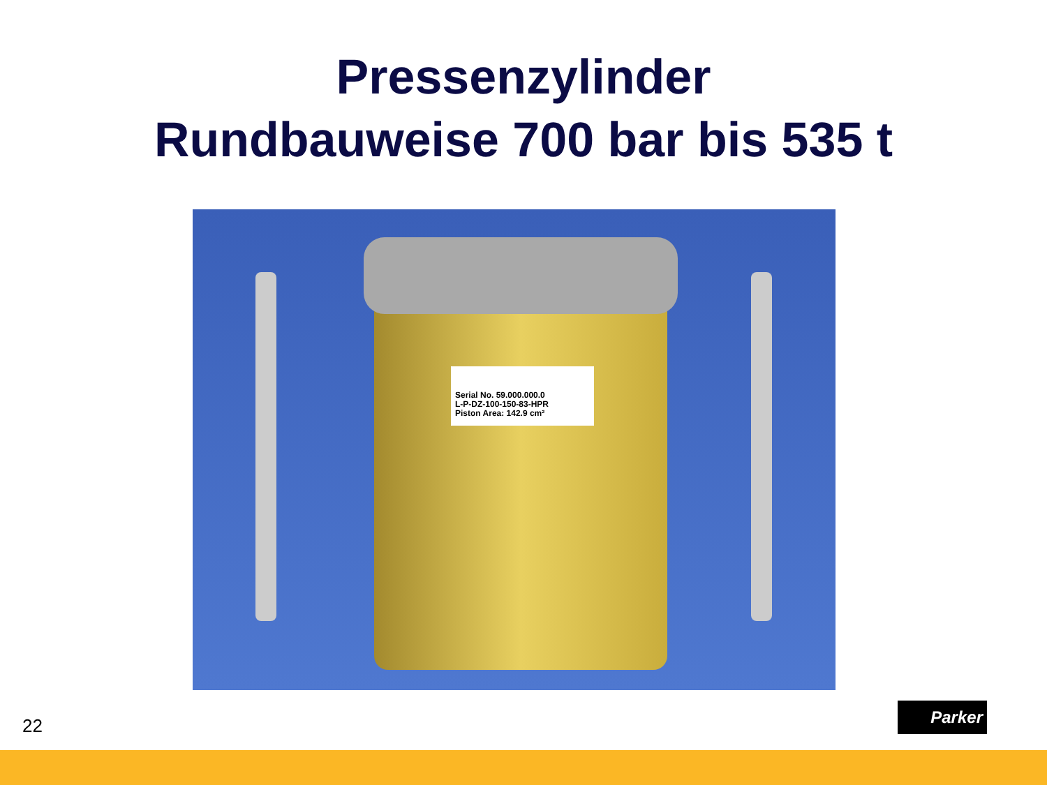Pressenzylinder
Rundbauweise 700 bar bis 535 t
Serial No. 59.000.000.0
L-P-DZ-100-150-83-HPR
Piston Area: 142.9 cm²
22
Parker